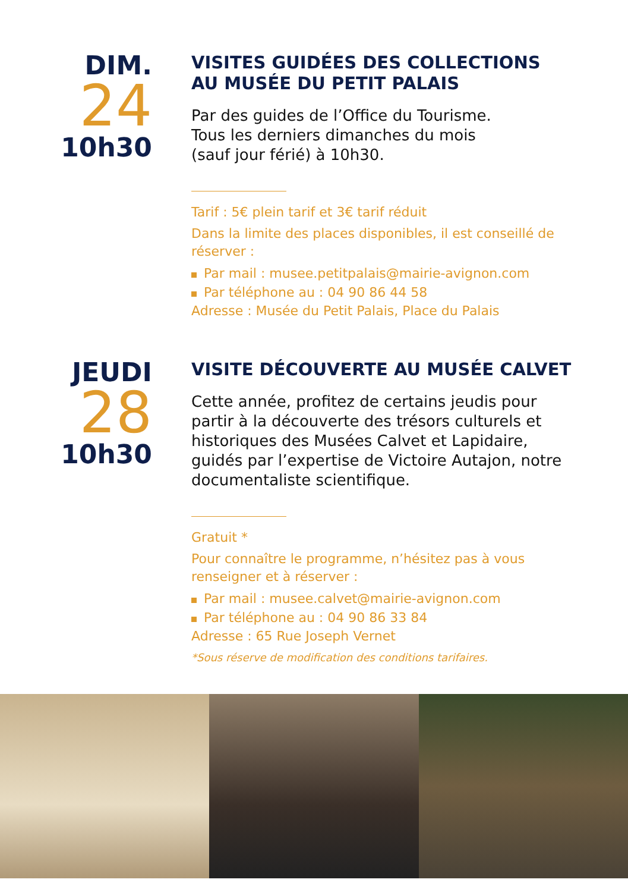DIM.
24
10h30
VISITES GUIDÉES DES COLLECTIONS
AU MUSÉE DU PETIT PALAIS
Par des guides de l’Office du Tourisme.
Tous les derniers dimanches du mois
(sauf jour férié) à 10h30.
Tarif : 5€ plein tarif et 3€ tarif réduit
Dans la limite des places disponibles, il est conseillé de réserver :
Par mail : musee.petitpalais@mairie-avignon.com
Par téléphone au : 04 90 86 44 58
Adresse : Musée du Petit Palais, Place du Palais
JEUDI
28
10h30
VISITE DÉCOUVERTE AU MUSÉE CALVET
Cette année, profitez de certains jeudis pour partir à la découverte des trésors culturels et historiques des Musées Calvet et Lapidaire, guidés par l’expertise de Victoire Autajon, notre documentaliste scientifique.
Gratuit *
Pour connaître le programme, n’hésitez pas à vous renseigner et à réserver :
Par mail : musee.calvet@mairie-avignon.com
Par téléphone au : 04 90 86 33 84
Adresse : 65 Rue Joseph Vernet
*Sous réserve de modification des conditions tarifaires.